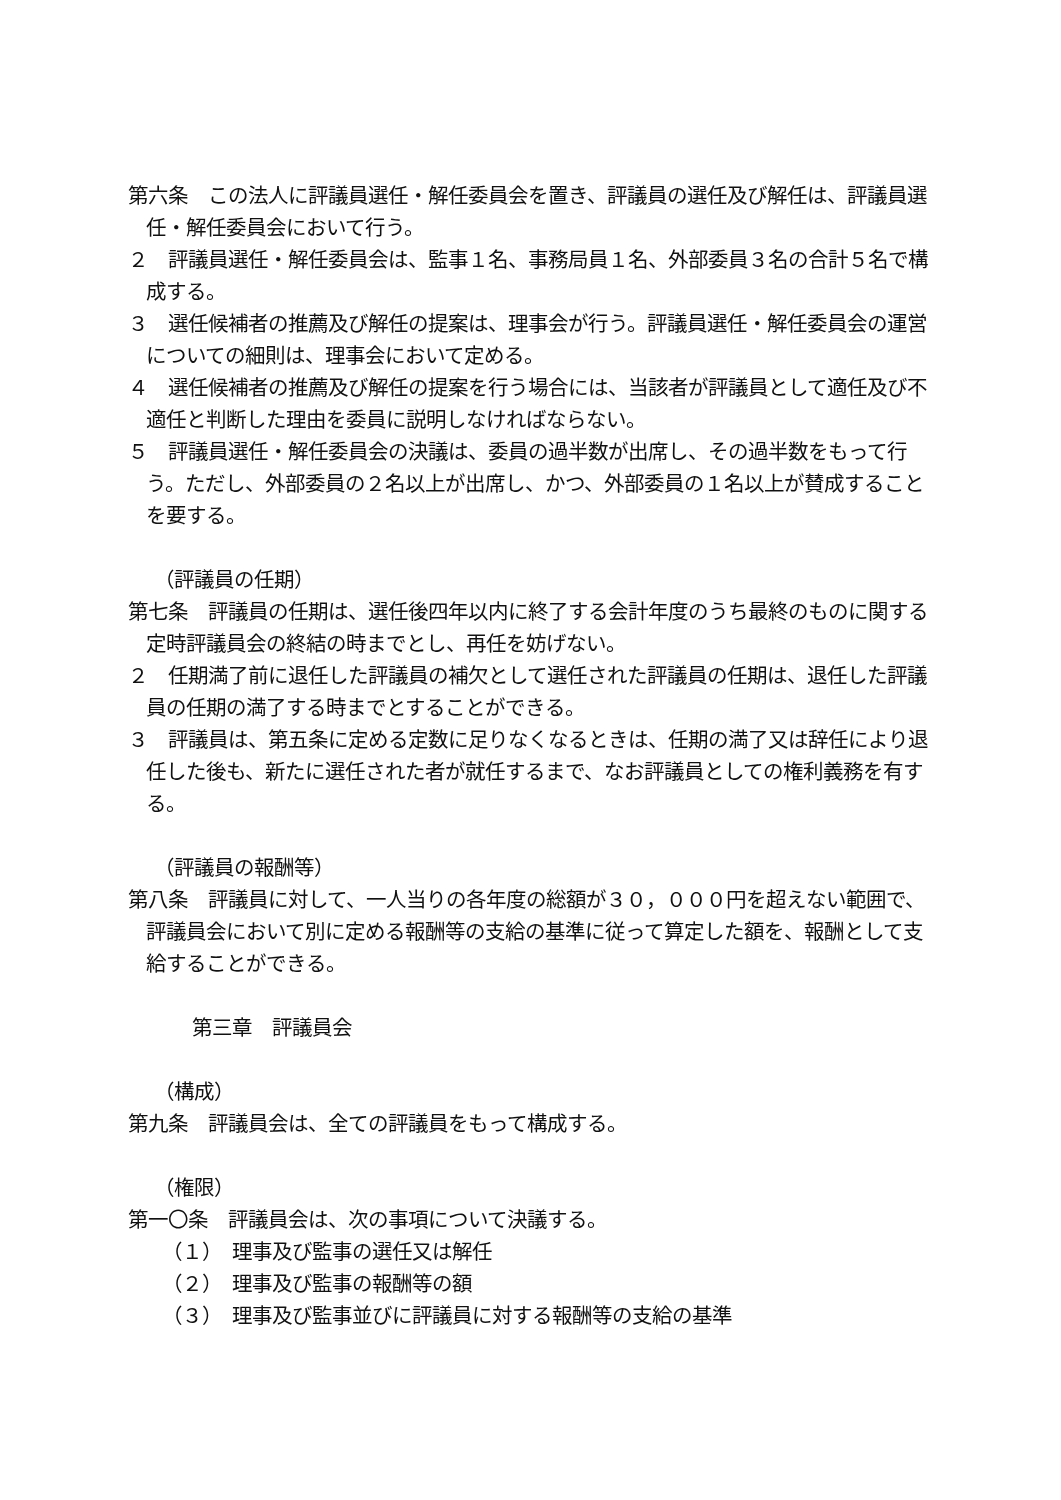第六条　この法人に評議員選任・解任委員会を置き、評議員の選任及び解任は、評議員選任・解任委員会において行う。
２　評議員選任・解任委員会は、監事１名、事務局員１名、外部委員３名の合計５名で構成する。
３　選任候補者の推薦及び解任の提案は、理事会が行う。評議員選任・解任委員会の運営についての細則は、理事会において定める。
４　選任候補者の推薦及び解任の提案を行う場合には、当該者が評議員として適任及び不適任と判断した理由を委員に説明しなければならない。
５　評議員選任・解任委員会の決議は、委員の過半数が出席し、その過半数をもって行う。ただし、外部委員の２名以上が出席し、かつ、外部委員の１名以上が賛成することを要する。
（評議員の任期）
第七条　評議員の任期は、選任後四年以内に終了する会計年度のうち最終のものに関する定時評議員会の終結の時までとし、再任を妨げない。
２　任期満了前に退任した評議員の補欠として選任された評議員の任期は、退任した評議員の任期の満了する時までとすることができる。
３　評議員は、第五条に定める定数に足りなくなるときは、任期の満了又は辞任により退任した後も、新たに選任された者が就任するまで、なお評議員としての権利義務を有する。
（評議員の報酬等）
第八条　評議員に対して、一人当りの各年度の総額が３０，０００円を超えない範囲で、評議員会において別に定める報酬等の支給の基準に従って算定した額を、報酬として支給することができる。
第三章　評議員会
（構成）
第九条　評議員会は、全ての評議員をもって構成する。
（権限）
第一〇条　評議員会は、次の事項について決議する。
（１）　理事及び監事の選任又は解任
（２）　理事及び監事の報酬等の額
（３）　理事及び監事並びに評議員に対する報酬等の支給の基準